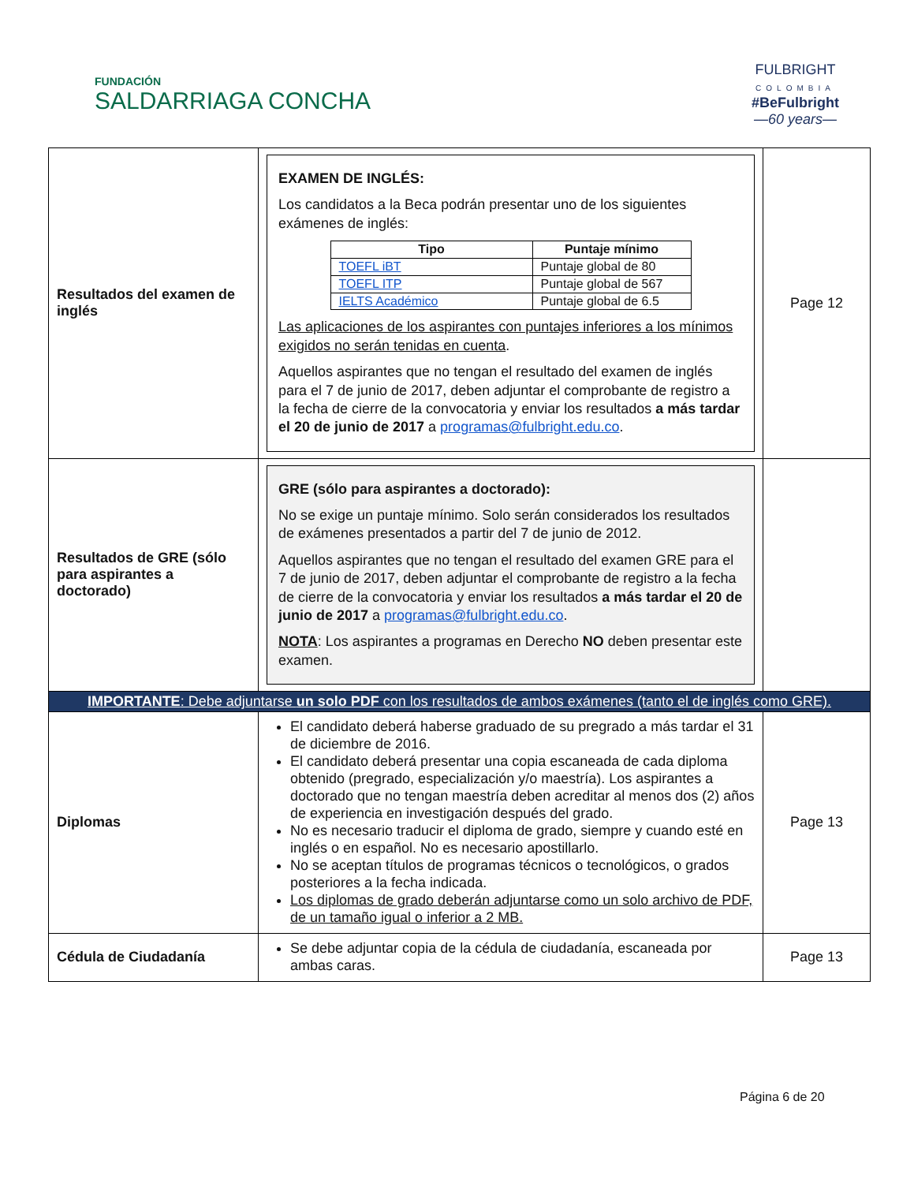FUNDACIÓN
SALDARRIAGA CONCHA
FULBRIGHT
COLOMBIA
#BeFulbright
—60 years—
| Resultados del examen de inglés | EXAMEN DE INGLÉS: Los candidatos a la Beca podrán presentar uno de los siguientes exámenes de inglés: / Tipo / Puntaje mínimo / / --- / --- / / TOEFL iBT / Puntaje global de 80 / / TOEFL ITP / Puntaje global de 567 / / IELTS Académico / Puntaje global de 6.5 / Las aplicaciones de los aspirantes con puntajes inferiores a los mínimos exigidos no serán tenidas en cuenta . Aquellos aspirantes que no tengan el resultado del examen de inglés para el 7 de junio de 2017, deben adjuntar el comprobante de registro a la fecha de cierre de la convocatoria y enviar los resultados a más tardar el 20 de junio de 2017 a programas@fulbright.edu.co . | Page 12 |
| Resultados de GRE (sólo para aspirantes a doctorado) | GRE (sólo para aspirantes a doctorado): No se exige un puntaje mínimo. Solo serán considerados los resultados de exámenes presentados a partir del 7 de junio de 2012. Aquellos aspirantes que no tengan el resultado del examen GRE para el 7 de junio de 2017, deben adjuntar el comprobante de registro a la fecha de cierre de la convocatoria y enviar los resultados a más tardar el 20 de junio de 2017 a programas@fulbright.edu.co . NOTA : Los aspirantes a programas en Derecho NO deben presentar este examen. | |
| IMPORTANTE : Debe adjuntarse un solo PDF con los resultados de ambos exámenes (tanto el de inglés como GRE). | | |
| Diplomas | El candidato deberá haberse graduado de su pregrado a más tardar el 31 de diciembre de 2016. El candidato deberá presentar una copia escaneada de cada diploma obtenido (pregrado, especialización y/o maestría). Los aspirantes a doctorado que no tengan maestría deben acreditar al menos dos (2) años de experiencia en investigación después del grado. No es necesario traducir el diploma de grado, siempre y cuando esté en inglés o en español. No es necesario apostillarlo. No se aceptan títulos de programas técnicos o tecnológicos, o grados posteriores a la fecha indicada. Los diplomas de grado deberán adjuntarse como un solo archivo de PDF, de un tamaño igual o inferior a 2 MB. | Page 13 |
| Cédula de Ciudadanía | Se debe adjuntar copia de la cédula de ciudadanía, escaneada por ambas caras. | Page 13 |
Página 6 de 20